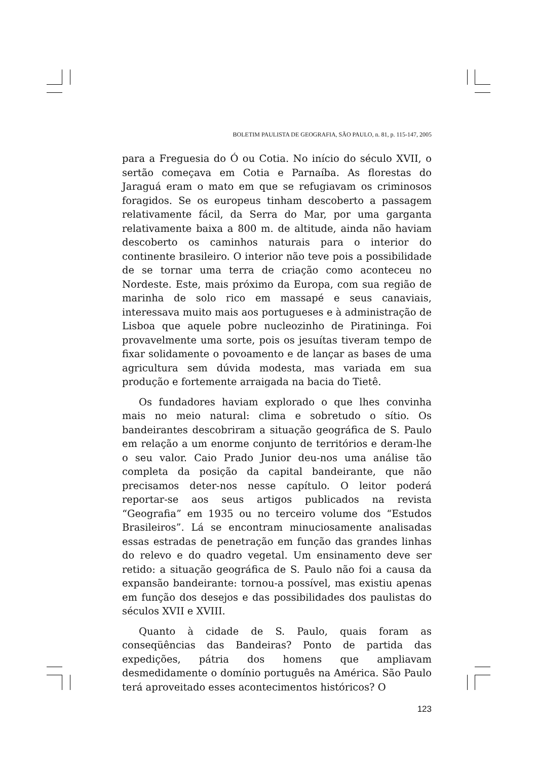BOLETIM PAULISTA DE GEOGRAFIA, SÃO PAULO, n. 81, p. 115-147, 2005
para a Freguesia do Ó ou Cotia. No início do século XVII, o sertão começava em Cotia e Parnaíba. As florestas do Jaraguá eram o mato em que se refugiavam os criminosos foragidos. Se os europeus tinham descoberto a passagem relativamente fácil, da Serra do Mar, por uma garganta relativamente baixa a 800 m. de altitude, ainda não haviam descoberto os caminhos naturais para o interior do continente brasileiro. O interior não teve pois a possibilidade de se tornar uma terra de criação como aconteceu no Nordeste. Este, mais próximo da Europa, com sua região de marinha de solo rico em massapé e seus canaviais, interessava muito mais aos portugueses e à administração de Lisboa que aquele pobre nucleozinho de Piratininga. Foi provavelmente uma sorte, pois os jesuítas tiveram tempo de fixar solidamente o povoamento e de lançar as bases de uma agricultura sem dúvida modesta, mas variada em sua produção e fortemente arraigada na bacia do Tietê.
Os fundadores haviam explorado o que lhes convinha mais no meio natural: clima e sobretudo o sítio. Os bandeirantes descobriram a situação geográfica de S. Paulo em relação a um enorme conjunto de territórios e deram-lhe o seu valor. Caio Prado Junior deu-nos uma análise tão completa da posição da capital bandeirante, que não precisamos deter-nos nesse capítulo. O leitor poderá reportar-se aos seus artigos publicados na revista “Geografia” em 1935 ou no terceiro volume dos “Estudos Brasileiros”. Lá se encontram minuciosamente analisadas essas estradas de penetração em função das grandes linhas do relevo e do quadro vegetal. Um ensinamento deve ser retido: a situação geográfica de S. Paulo não foi a causa da expansão bandeirante: tornou-a possível, mas existiu apenas em função dos desejos e das possibilidades dos paulistas do séculos XVII e XVIII.
Quanto à cidade de S. Paulo, quais foram as conseqüências das Bandeiras? Ponto de partida das expedições, pátria dos homens que ampliavam desmedidamente o domínio português na América. São Paulo terá aproveitado esses acontecimentos históricos? O
123